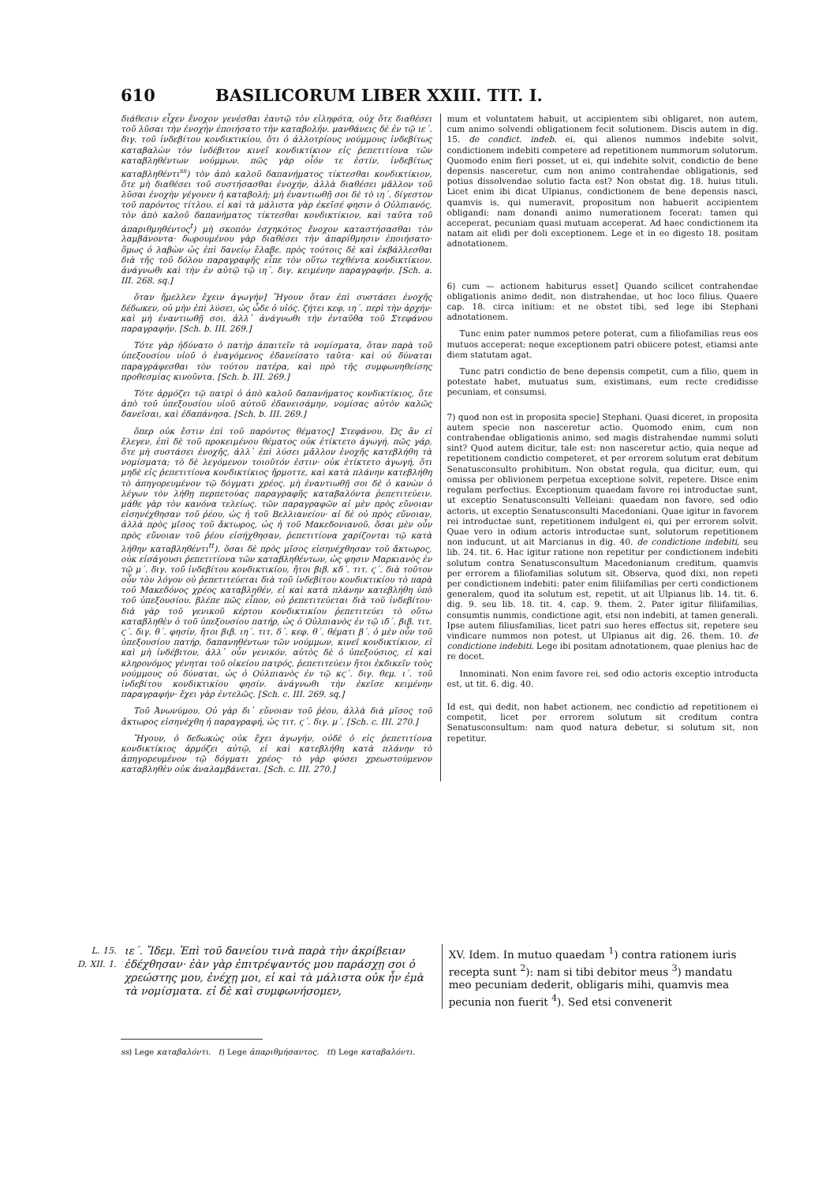610 BASILICORUM LIBER XXIII. TIT. I.
διάθεσιν εἶχεν ἔνοχον γενέσθαι ἑαυτῷ τὸν εἰληφότα, οὐχ ὅτε διαθέσει τοῦ λῦσαι τὴν ἐνοχὴν ἐποιήσατο τὴν καταβολήν. μανθάνεις δὲ ἐν τῷ ιε΄. διγ. τοῦ ἰνδεβίτου κονδικτικίου, ὅτι ὁ ἀλλοτρίους νούμμους ἰνδεβίτως καταβαλὼν τὸν ἰνδέβιτον κινεῖ κονδικτίκιον εἰς ῥεπετιτίονα τῶν καταβληθέντων νούμμων. πῶς γὰρ οἷόν τε ἐστίν, ἰνδεβίτως καταβληθέντι<sup>ss</sup>) τὸν ἀπὸ καλοῦ δαπανήματος τίκτεσθαι κονδικτίκιον, ὅτε μὴ διαθέσει τοῦ συστήσασθαι ἐνοχήν, ἀλλὰ διαθέσει μᾶλλον τοῦ λῦσαι ἐνοχὴν γέγονεν ἡ καταβολή; μὴ ἐναντιωθῇ σοι δὲ τὸ ιη΄. δίγεστον τοῦ παρόντος τίτλου. εἰ καὶ τὰ μάλιστα γὰρ ἐκεῖσέ φησιν ὁ Οὐλπιανός, τὸν ἀπὸ καλοῦ δαπανήματος τίκτεσθαι κονδικτίκιον, καὶ ταῦτα τοῦ ἀπαριθμηθέντος<sup>t</sup>) μὴ σκοπὸν ἐσχηκότος ἔνοχον καταστήσασθαι τὸν λαμβάνοντα· δωρουμένου γὰρ διαθέσει τὴν ἀπαρίθμησιν ἐποιήσατο· ὅμως ὁ λαβὼν ὡς ἐπὶ δανείῳ ἔλαβε. πρὸς τούτοις δὲ καὶ ἐκβάλλεσθαι διὰ τῆς τοῦ δόλου παραγραφῆς εἶπε τὸν οὕτω τεχθέντα κονδικτίκιον. ἀνάγνωθι καὶ τὴν ἐν αὐτῷ τῷ ιη΄. διγ. κειμένην παραγραφήν. [Sch. a. III. 268. sq.]
ὅταν ἤμελλεν ἔχειν ἀγωγήν] Ἤγουν ὅταν ἐπὶ συστάσει ἐνοχῆς δέδωκεν, οὐ μὴν ἐπὶ λύσει, ὡς ὧδε ὁ υἱός. ζήτει κεφ. ιη΄. περὶ τὴν ἀρχήν· καὶ μὴ ἐναντιωθῇ σοι, ἀλλ᾽ ἀνάγνωθι τὴν ἐνταῦθα τοῦ Στεφάνου παραγραφήν. [Sch. b. III. 269.]
Τότε γὰρ ἠδύνατο ὁ πατὴρ ἀπαιτεῖν τὰ νομίσματα, ὅταν παρὰ τοῦ ὑπεξουσίου υἱοῦ ὁ ἐναγόμενος ἐδανείσατο ταῦτα· καὶ οὐ δύναται παραγράφεσθαι τὸν τούτου πατέρα, καὶ πρὸ τῆς συμφωνηθείσης προθεσμίας κινοῦντα. [Sch. b. III. 269.]
Τότε ἁρμόζει τῷ πατρὶ ὁ ἀπὸ καλοῦ δαπανήματος κονδικτίκιος, ὅτε ἀπὸ τοῦ ὑπεξουσίου υἱοῦ αὐτοῦ ἐδανεισάμην, νομίσας αὐτὸν καλῶς δανεῖσαι, καὶ ἐδαπάνησα. [Sch. b. III. 269.]
ὅπερ οὐκ ἔστιν ἐπὶ τοῦ παρόντος θέματος] Στεφάνου. Ὡς ἂν εἰ ἔλεγεν, ἐπὶ δὲ τοῦ προκειμένου θέματος οὐκ ἐτίκτετο ἀγωγή. πῶς γάρ, ὅτε μὴ συστάσει ἐνοχῆς, ἀλλ᾽ ἐπὶ λύσει μᾶλλον ἐνοχῆς κατεβλήθη τὰ νομίσματα; τὸ δὲ λεγόμενον τοιοῦτόν ἐστιν· οὐκ ἐτίκτετο ἀγωγή, ὅτι μηδὲ εἰς ῥεπετιτίονα κονδικτίκιος ἥρμοττε, καὶ κατὰ πλάνην κατεβλήθη τὸ ἀπηγορευμένον τῷ δόγματι χρέος. μὴ ἐναντιωθῇ σοι δὲ ὁ κανὼν ὁ λέγων τὸν λήθῃ περπετούας παραγραφῆς καταβαλόντα ῥεπετιτεύειν. μάθε γὰρ τὸν κανόνα τελείως. τῶν παραγραφῶν αἱ μὲν πρὸς εὔνοιαν εἰσηνέχθησαν τοῦ ῥέου, ὡς ἡ τοῦ Βελλιανείου· αἱ δὲ οὐ πρὸς εὔνοιαν, ἀλλὰ πρὸς μῖσος τοῦ ἄκτωρος, ὡς ἡ τοῦ Μακεδονιανοῦ. ὅσαι μὲν οὖν πρὸς εὔνοιαν τοῦ ῥέου εἰσήχθησαν, ῥεπετιτίονα χαρίζονται τῷ κατὰ λήθην καταβληθέντι<sup>tt</sup>). ὅσαι δὲ πρὸς μῖσος εἰσηνέχθησαν τοῦ ἄκτωρος, οὐκ εἰσάγουσι ῥεπετιτίονα τῶν καταβληθέντων, ὡς φησιν Μαρκιανὸς ἐν τῷ μ΄. διγ. τοῦ ἰνδεβίτου κονδικτικίου, ἤτοι βιβ. κδ΄. τιτ. ϛ΄. διὰ τοῦτον οὖν τὸν λόγον οὐ ῥεπετιτεύεται διὰ τοῦ ἰνδεβίτου κονδικτικίου τὸ παρὰ τοῦ Μακεδόνος χρέος καταβληθέν, εἰ καὶ κατὰ πλάνην κατεβλήθη ὑπὸ τοῦ ὑπεξουσίου. βλέπε πῶς εἶπον, οὐ ῥεπετιτεύεται διὰ τοῦ ἰνδεβίτου· διὰ γὰρ τοῦ γενικοῦ κέρτου κονδικτικίου ῥεπετιτεύει τὸ οὕτω καταβληθὲν ὁ τοῦ ὑπεξουσίου πατήρ, ὡς ὁ Οὐλπιανὸς ἐν τῷ ιδ΄. βιβ. τιτ. ϛ΄. διγ. θ΄. φησίν, ἤτοι βιβ. ιη΄. τιτ. δ΄. κεφ. θ΄. θέματι β΄. ὁ μὲν οὖν τοῦ ὑπεξουσίου πατήρ, δαπανηθέντων τῶν νούμμων, κινεῖ κονδικτίκιον, εἰ καὶ μὴ ἰνδέβιτον, ἀλλ᾽ οὖν γενικόν. αὐτὸς δὲ ὁ ὑπεξούσιος, εἰ καὶ κληρονόμος γένηται τοῦ οἰκείου πατρός, ῥεπετιτεύειν ἤτοι ἐκδικεῖν τοὺς νούμμους οὐ δύναται, ὡς ὁ Οὐλπιανὸς ἐν τῷ κϛ΄. διγ. θεμ. ι΄. τοῦ ἰνδεβίτου κονδικτικίου φησίν. ἀνάγνωθι τὴν ἐκεῖσε κειμένην παραγραφήν· ἔχει γὰρ ἐντελῶς. [Sch. c. III. 269. sq.]
Τοῦ Ἀνωνύμου. Οὐ γὰρ δι᾽ εὔνοιαν τοῦ ῥέου, ἀλλὰ διὰ μῖσος τοῦ ἄκτωρος εἰσηνέχθη ἡ παραγραφή, ὡς τιτ. ϛ΄. διγ. μ΄. [Sch. c. III. 270.]
Ἤγουν, ὁ δεδωκὼς οὐκ ἔχει ἀγωγήν, οὐδὲ ὁ εἰς ῥεπετιτίονα κονδικτίκιος ἁρμόζει αὐτῷ, εἰ καὶ κατεβλήθη κατὰ πλάνην τὸ ἀπηγορευμένον τῷ δόγματι χρέος· τὸ γὰρ φύσει χρεωστούμενον καταβληθὲν οὐκ ἀναλαμβάνεται. [Sch. c. III. 270.]
mum et voluntatem habuit, ut accipientem sibi obligaret, non autem, cum animo solvendi obligationem fecit solutionem. Discis autem in dig. 15. de condict. indeb. ei, qui alienos nummos indebite solvit, condictionem indebiti competere ad repetitionem nummorum solutorum. Quomodo enim fieri posset, ut ei, qui indebite solvit, condictio de bene depensis nasceretur, cum non animo contrahendae obligationis, sed potius dissolvendae solutio facta est? Non obstat dig. 18. huius tituli. Licet enim ibi dicat Ulpianus, condictionem de bene depensis nasci, quamvis is, qui numeravit, propositum non habuerit accipientem obligandi: nam donandi animo numerationem fecerat: tamen qui acceperat, pecuniam quasi mutuam acceperat. Ad haec condictionem ita natam ait elidi per doli exceptionem. Lege et in eo digesto 18. positam adnotationem.
6) cum — actionem habiturus esset] Quando scilicet contrahendae obligationis animo dedit, non distrahendae, ut hoc loco filius. Quaere cap. 18. circa initium: et ne obstet tibi, sed lege ibi Stephani adnotationem.
Tunc enim pater nummos petere poterat, cum a filiofamilias reus eos mutuos acceperat: neque exceptionem patri obiicere potest, etiamsi ante diem statutam agat.
Tunc patri condictio de bene depensis competit, cum a filio, quem in potestate habet, mutuatus sum, existimans, eum recte credidisse pecuniam, et consumsi.
7) quod non est in proposita specie] Stephani. Quasi diceret, in proposita autem specie non nasceretur actio. Quomodo enim, cum non contrahendae obligationis animo, sed magis distrahendae nummi soluti sint? Quod autem dicitur, tale est: non nasceretur actio, quia neque ad repetitionem condictio competeret, et per errorem solutum erat debitum Senatusconsulto prohibitum. Non obstat regula, qua dicitur, eum, qui omissa per oblivionem perpetua exceptione solvit, repetere. Disce enim regulam perfectius. Exceptionum quaedam favore rei introductae sunt, ut exceptio Senatusconsulti Velleiani: quaedam non favore, sed odio actoris, ut exceptio Senatusconsulti Macedoniani. Quae igitur in favorem rei introductae sunt, repetitionem indulgent ei, qui per errorem solvit. Quae vero in odium actoris introductae sunt, solutorum repetitionem non inducunt, ut ait Marcianus in dig. 40. de condictione indebiti, seu lib. 24. tit. 6. Hac igitur ratione non repetitur per condictionem indebiti solutum contra Senatusconsultum Macedonianum creditum, quamvis per errorem a filiofamilias solutum sit. Observa, quod dixi, non repeti per condictionem indebiti: pater enim filiifamilias per certi condictionem generalem, quod ita solutum est, repetit, ut ait Ulpianus lib. 14. tit. 6. dig. 9. seu lib. 18. tit. 4. cap. 9. them. 2. Pater igitur filiifamilias, consumtis nummis, condictione agit, etsi non indebiti, at tamen generali. Ipse autem filiusfamilias, licet patri suo heres effectus sit, repetere seu vindicare nummos non potest, ut Ulpianus ait dig. 26. them. 10. de condictione indebiti. Lege ibi positam adnotationem, quae plenius hac de re docet.
Innominati. Non enim favore rei, sed odio actoris exceptio introducta est, ut tit. 6. dig. 40.
Id est, qui dedit, non habet actionem, nec condictio ad repetitionem ei competit, licet per errorem solutum sit creditum contra Senatusconsultum: nam quod natura debetur, si solutum sit, non repetitur.
L. 15.
D. XII. 1.
ιε΄. Ἴδεμ. Ἐπὶ τοῦ δανείου τινὰ παρὰ τὴν ἀκρίβειαν ἐδέχθησαν· ἐὰν γὰρ ἐπιτρέψαντός μου παράσχῃ σοι ὁ χρεώστης μου, ἐνέχῃ μοι, εἰ καὶ τὰ μάλιστα οὐκ ἦν ἐμὰ τὰ νομίσματα. εἰ δὲ καὶ συμφωνήσομεν,
XV. Idem. In mutuo quaedam <sup>1</sup>) contra rationem iuris recepta sunt <sup>2</sup>): nam si tibi debitor meus <sup>3</sup>) mandatu meo pecuniam dederit, obligaris mihi, quamvis mea pecunia non fuerit <sup>4</sup>). Sed etsi convenerit
ss) Lege καταβαλόντι. t) Lege ἀπαριθμήσαντος. tt) Lege καταβαλόντι.